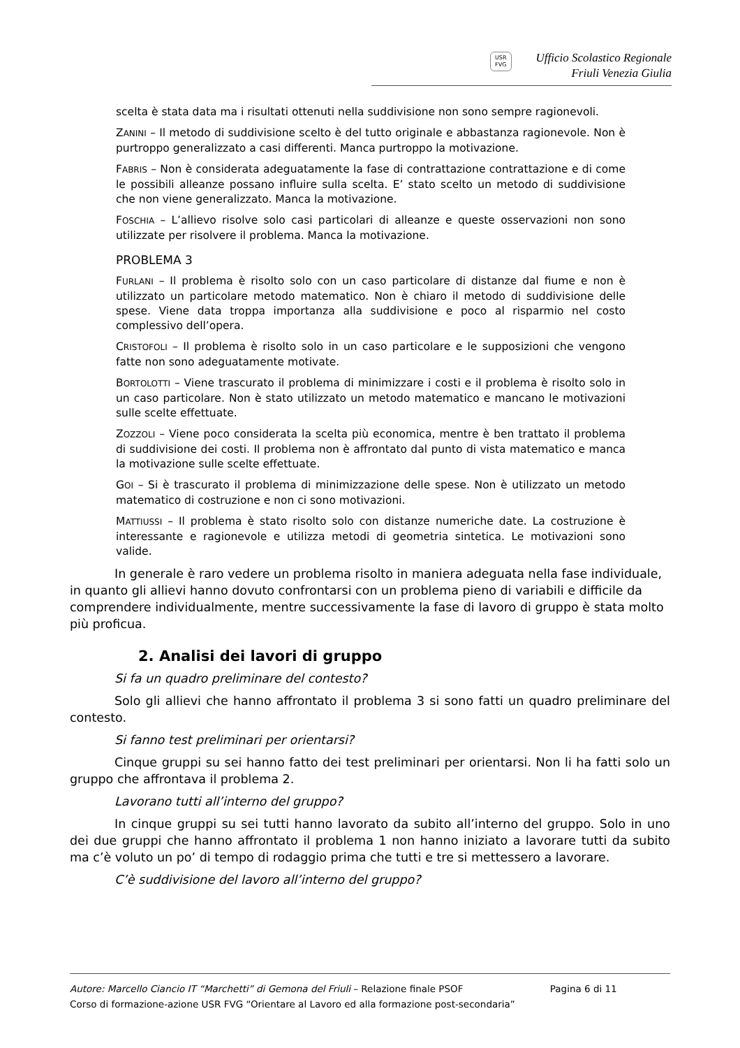USR
FVG
Ufficio Scolastico Regionale
Friuli Venezia Giulia
scelta è stata data ma i risultati ottenuti nella suddivisione non sono sempre ragionevoli.
ZANINI – Il metodo di suddivisione scelto è del tutto originale e abbastanza ragionevole. Non è purtroppo generalizzato a casi differenti. Manca purtroppo la motivazione.
FABRIS – Non è considerata adeguatamente la fase di contrattazione contrattazione e di come le possibili alleanze possano influire sulla scelta. E’ stato scelto un metodo di suddivisione che non viene generalizzato. Manca la motivazione.
FOSCHIA – L’allievo risolve solo casi particolari di alleanze e queste osservazioni non sono utilizzate per risolvere il problema. Manca la motivazione.
PROBLEMA 3
FURLANI – Il problema è risolto solo con un caso particolare di distanze dal fiume e non è utilizzato un particolare metodo matematico. Non è chiaro il metodo di suddivisione delle spese. Viene data troppa importanza alla suddivisione e poco al risparmio nel costo complessivo dell’opera.
CRISTOFOLI – Il problema è risolto solo in un caso particolare e le supposizioni che vengono fatte non sono adeguatamente motivate.
BORTOLOTTI – Viene trascurato il problema di minimizzare i costi e il problema è risolto solo in un caso particolare. Non è stato utilizzato un metodo matematico e mancano le motivazioni sulle scelte effettuate.
ZOZZOLI – Viene poco considerata la scelta più economica, mentre è ben trattato il problema di suddivisione dei costi. Il problema non è affrontato dal punto di vista matematico e manca la motivazione sulle scelte effettuate.
GOI – Si è trascurato il problema di minimizzazione delle spese. Non è utilizzato un metodo matematico di costruzione e non ci sono motivazioni.
MATTIUSSI – Il problema è stato risolto solo con distanze numeriche date. La costruzione è interessante e ragionevole e utilizza metodi di geometria sintetica. Le motivazioni sono valide.
In generale è raro vedere un problema risolto in maniera adeguata nella fase individuale, in quanto gli allievi hanno dovuto confrontarsi con un problema pieno di variabili e difficile da comprendere individualmente, mentre successivamente la fase di lavoro di gruppo è stata molto più proficua.
2. Analisi dei lavori di gruppo
Si fa un quadro preliminare del contesto?
Solo gli allievi che hanno affrontato il problema 3 si sono fatti un quadro preliminare del contesto.
Si fanno test preliminari per orientarsi?
Cinque gruppi su sei hanno fatto dei test preliminari per orientarsi. Non li ha fatti solo un gruppo che affrontava il problema 2.
Lavorano tutti all’interno del gruppo?
In cinque gruppi su sei tutti hanno lavorato da subito all’interno del gruppo. Solo in uno dei due gruppi che hanno affrontato il problema 1 non hanno iniziato a lavorare tutti da subito ma c’è voluto un po’ di tempo di rodaggio prima che tutti e tre si mettessero a lavorare.
C’è suddivisione del lavoro all’interno del gruppo?
Autore: Marcello Ciancio IT “Marchetti” di Gemona del Friuli – Relazione finale PSOF Pagina 6 di 11
Corso di formazione-azione USR FVG “Orientare al Lavoro ed alla formazione post-secondaria”